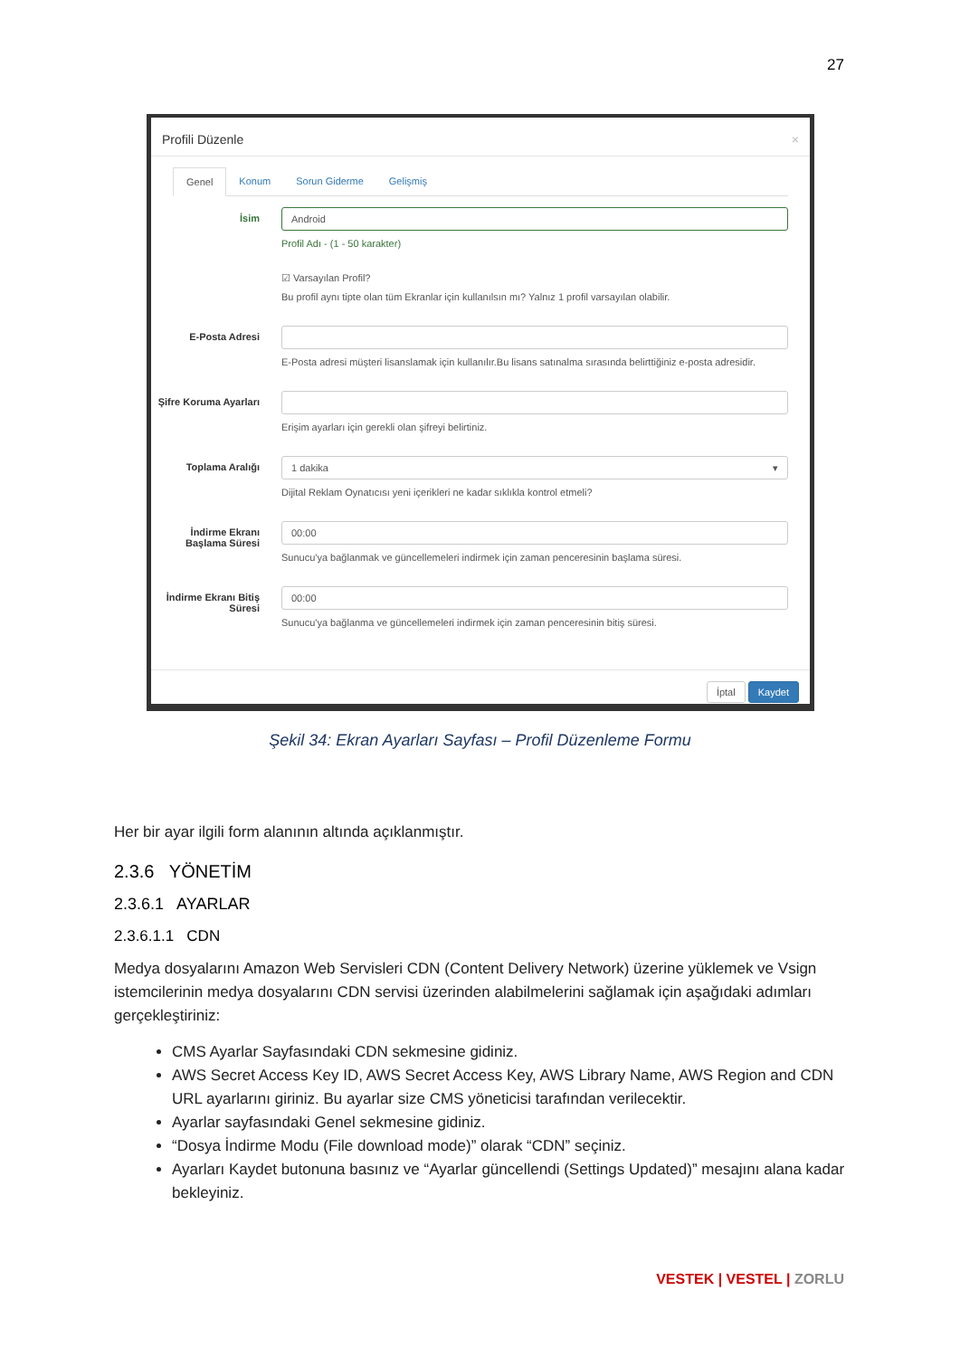27
Profili Düzenle ×
Genel Konum Sorun Giderme Gelişmiş
İsim
Android
Profil Adı - (1 - 50 karakter)
☑ Varsayılan Profil?
Bu profil aynı tipte olan tüm Ekranlar için kullanılsın mı? Yalnız 1 profil varsayılan olabilir.
E-Posta Adresi E-Posta adresi müşteri lisanslamak için kullanılır.Bu lisans satınalma sırasında belirttiğiniz e-posta adresidir.
Şifre Koruma Ayarları
Erişim ayarları için gerekli olan şifreyi belirtiniz.
Toplama Aralığı
1 dakika ▾
Dijital Reklam Oynatıcısı yeni içerikleri ne kadar sıklıkla kontrol etmeli?
İndirme Ekranı Başlama Süresi
00:00
Sunucu'ya bağlanmak ve güncellemeleri indirmek için zaman penceresinin başlama süresi.
İndirme Ekranı Bitiş Süresi
00:00
Sunucu'ya bağlanma ve güncellemeleri indirmek için zaman penceresinin bitiş süresi.
İptal Kaydet
Şekil 34: Ekran Ayarları Sayfası – Profil Düzenleme Formu
Her bir ayar ilgili form alanının altında açıklanmıştır.
2.3.6 YÖNETİM
2.3.6.1 AYARLAR
2.3.6.1.1 CDN
Medya dosyalarını Amazon Web Servisleri CDN (Content Delivery Network) üzerine yüklemek ve Vsign istemcilerinin medya dosyalarını CDN servisi üzerinden alabilmelerini sağlamak için aşağıdaki adımları gerçekleştiriniz:
CMS Ayarlar Sayfasındaki CDN sekmesine gidiniz.
AWS Secret Access Key ID, AWS Secret Access Key, AWS Library Name, AWS Region and CDN URL ayarlarını giriniz. Bu ayarlar size CMS yöneticisi tarafından verilecektir.
Ayarlar sayfasındaki Genel sekmesine gidiniz.
“Dosya İndirme Modu (File download mode)” olarak “CDN” seçiniz.
Ayarları Kaydet butonuna basınız ve “Ayarlar güncellendi (Settings Updated)” mesajını alana kadar bekleyiniz.
VESTEK | VESTEL | ZORLU